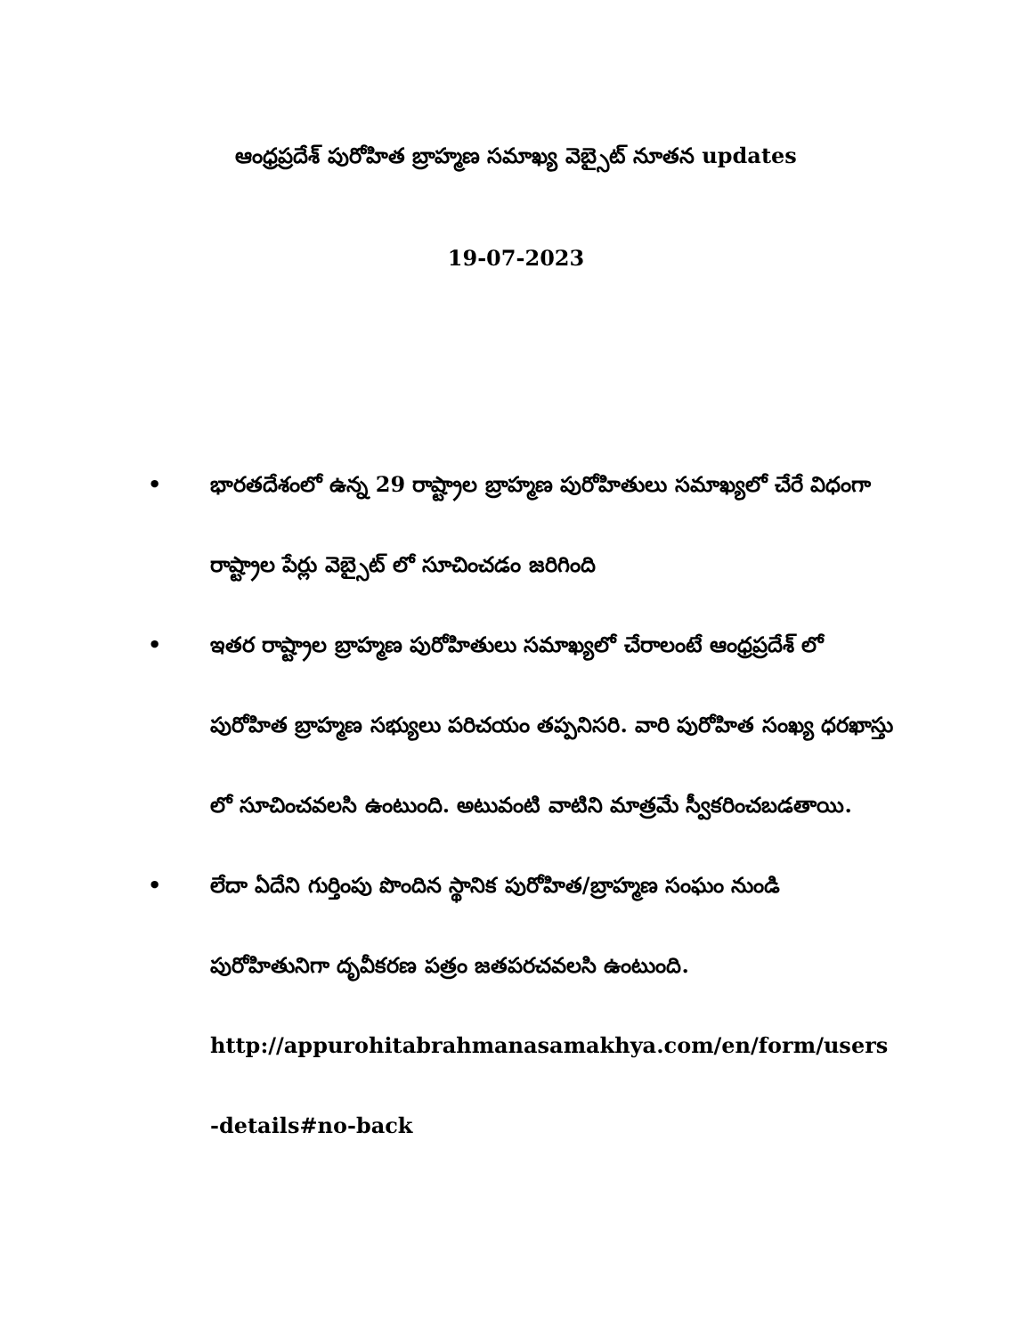ఆంధ్రప్రదేశ్ పురోహిత బ్రాహ్మణ సమాఖ్య వెబ్సైట్ నూతన updates
19-07-2023
• భారతదేశంలో ఉన్న 29 రాష్ట్రాల బ్రాహ్మణ పురోహితులు సమాఖ్యలో చేరే విధంగా రాష్ట్రాల పేర్లు వెబ్సైట్ లో సూచించడం జరిగింది
• ఇతర రాష్ట్రాల బ్రాహ్మణ పురోహితులు సమాఖ్యలో చేరాలంటే ఆంధ్రప్రదేశ్ లో పురోహిత బ్రాహ్మణ సభ్యులు పరిచయం తప్పనిసరి. వారి పురోహిత సంఖ్య ధరఖాస్తు లో సూచించవలసి ఉంటుంది. అటువంటి వాటిని మాత్రమే స్వీకరించబడతాయి.
• లేదా ఏదేని గుర్తింపు పొందిన స్థానిక పురోహిత/బ్రాహ్మణ సంఘం నుండి పురోహితునిగా దృవీకరణ పత్రం జతపరచవలసి ఉంటుంది.
http://appurohitabrahmanasamakhya.com/en/form/users
-details#no-back